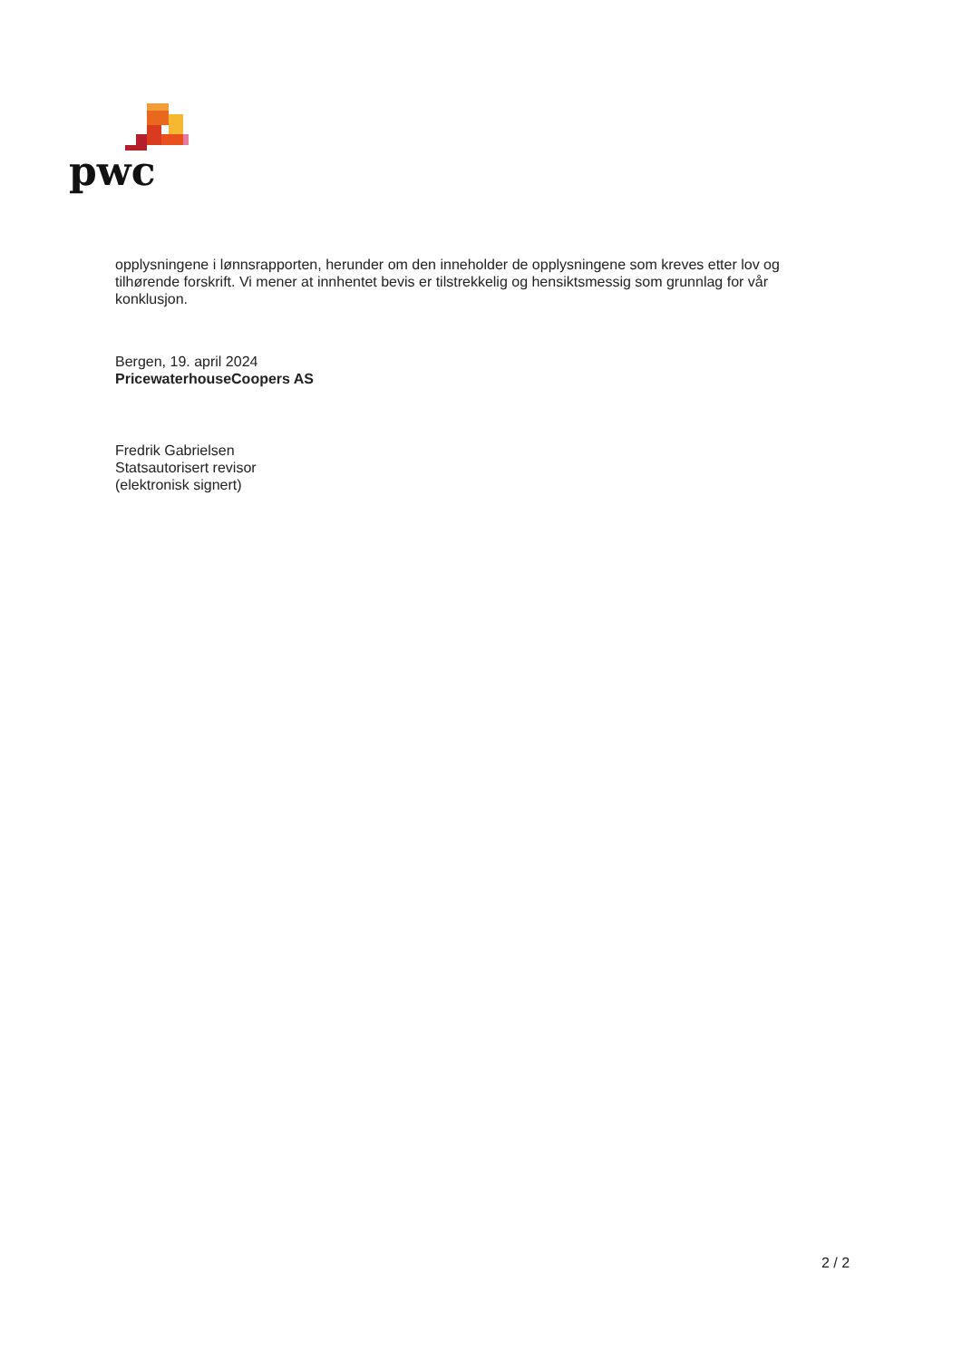pwc
opplysningene i lønnsrapporten, herunder om den inneholder de opplysningene som kreves etter lov og tilhørende forskrift. Vi mener at innhentet bevis er tilstrekkelig og hensiktsmessig som grunnlag for vår konklusjon.
Bergen, 19. april 2024
PricewaterhouseCoopers AS
Fredrik Gabrielsen
Statsautorisert revisor
(elektronisk signert)
2 / 2